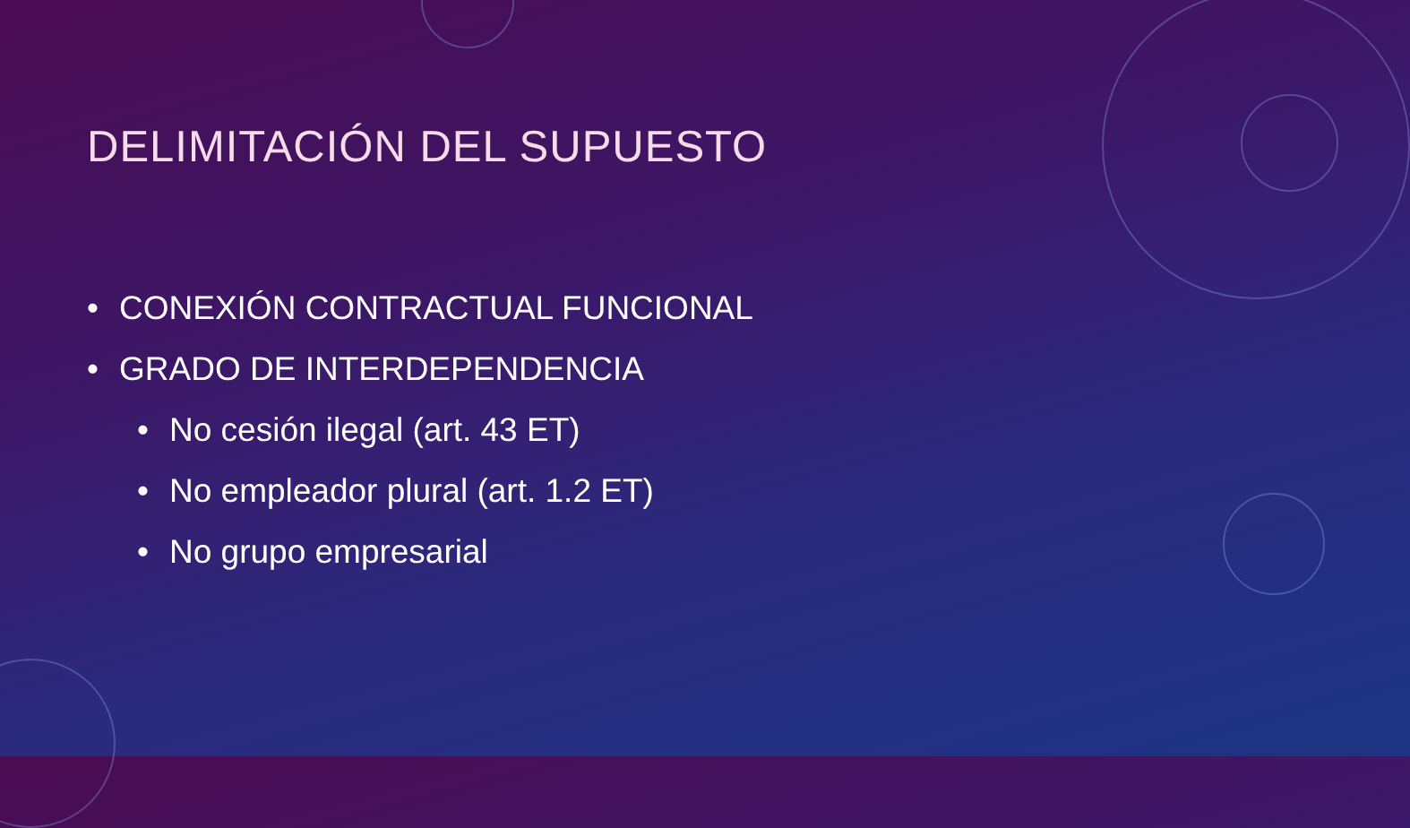DELIMITACIÓN DEL SUPUESTO
• CONEXIÓN CONTRACTUAL FUNCIONAL
• GRADO DE INTERDEPENDENCIA
• No cesión ilegal (art. 43 ET)
• No empleador plural (art. 1.2 ET)
• No grupo empresarial